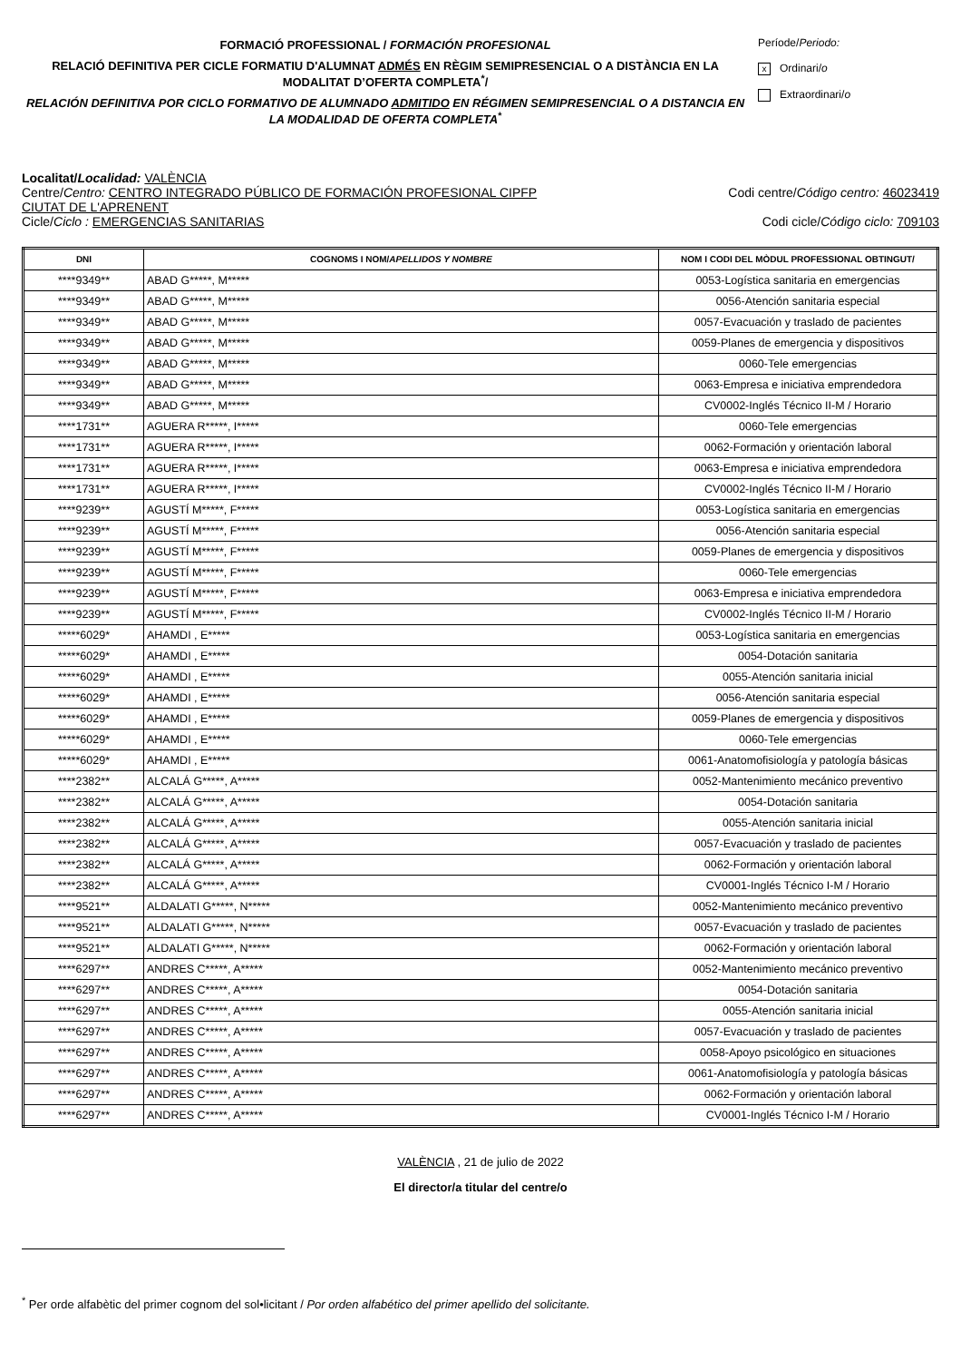FORMACIÓ PROFESSIONAL / FORMACIÓN PROFESIONAL
RELACIÓ DEFINITIVA PER CICLE FORMATIU D'ALUMNAT ADMÉS EN RÈGIM SEMIPRESENCIAL O A DISTÀNCIA EN LA MODALITAT D’OFERTA COMPLETA<sup>*</sup>/
RELACIÓN DEFINITIVA POR CICLO FORMATIVO DE ALUMNADO ADMITIDO EN RÉGIMEN SEMIPRESENCIAL O A DISTANCIA EN LA MODALIDAD DE OFERTA COMPLETA<sup>*</sup>
Període/Periodo:
x Ordinari/o
Extraordinari/o
Localitat/Localidad: VALÈNCIA
Centre/Centro: CENTRO INTEGRADO PÚBLICO DE FORMACIÓN PROFESIONAL CIPFP
CIUTAT DE L'APRENENT Codi centre/Código centro: 46023419
Cicle/Ciclo : EMERGENCIAS SANITARIAS Codi cicle/Código ciclo: 709103
| DNI | COGNOMS I NOM/ APELLIDOS Y NOMBRE | NOM I CODI DEL MÒDUL PROFESSIONAL OBTINGUT/ |
| --- | --- | --- |
| ****9349** | ABAD G*****, M***** | 0053-Logística sanitaria en emergencias |
| ****9349** | ABAD G*****, M***** | 0056-Atención sanitaria especial |
| ****9349** | ABAD G*****, M***** | 0057-Evacuación y traslado de pacientes |
| ****9349** | ABAD G*****, M***** | 0059-Planes de emergencia y dispositivos |
| ****9349** | ABAD G*****, M***** | 0060-Tele emergencias |
| ****9349** | ABAD G*****, M***** | 0063-Empresa e iniciativa emprendedora |
| ****9349** | ABAD G*****, M***** | CV0002-Inglés Técnico II-M / Horario |
| ****1731** | AGUERA R*****, I***** | 0060-Tele emergencias |
| ****1731** | AGUERA R*****, I***** | 0062-Formación y orientación laboral |
| ****1731** | AGUERA R*****, I***** | 0063-Empresa e iniciativa emprendedora |
| ****1731** | AGUERA R*****, I***** | CV0002-Inglés Técnico II-M / Horario |
| ****9239** | AGUSTÍ M*****, F***** | 0053-Logística sanitaria en emergencias |
| ****9239** | AGUSTÍ M*****, F***** | 0056-Atención sanitaria especial |
| ****9239** | AGUSTÍ M*****, F***** | 0059-Planes de emergencia y dispositivos |
| ****9239** | AGUSTÍ M*****, F***** | 0060-Tele emergencias |
| ****9239** | AGUSTÍ M*****, F***** | 0063-Empresa e iniciativa emprendedora |
| ****9239** | AGUSTÍ M*****, F***** | CV0002-Inglés Técnico II-M / Horario |
| *****6029* | AHAMDI , E***** | 0053-Logística sanitaria en emergencias |
| *****6029* | AHAMDI , E***** | 0054-Dotación sanitaria |
| *****6029* | AHAMDI , E***** | 0055-Atención sanitaria inicial |
| *****6029* | AHAMDI , E***** | 0056-Atención sanitaria especial |
| *****6029* | AHAMDI , E***** | 0059-Planes de emergencia y dispositivos |
| *****6029* | AHAMDI , E***** | 0060-Tele emergencias |
| *****6029* | AHAMDI , E***** | 0061-Anatomofisiología y patología básicas |
| ****2382** | ALCALÁ G*****, A***** | 0052-Mantenimiento mecánico preventivo |
| ****2382** | ALCALÁ G*****, A***** | 0054-Dotación sanitaria |
| ****2382** | ALCALÁ G*****, A***** | 0055-Atención sanitaria inicial |
| ****2382** | ALCALÁ G*****, A***** | 0057-Evacuación y traslado de pacientes |
| ****2382** | ALCALÁ G*****, A***** | 0062-Formación y orientación laboral |
| ****2382** | ALCALÁ G*****, A***** | CV0001-Inglés Técnico I-M / Horario |
| ****9521** | ALDALATI G*****, N***** | 0052-Mantenimiento mecánico preventivo |
| ****9521** | ALDALATI G*****, N***** | 0057-Evacuación y traslado de pacientes |
| ****9521** | ALDALATI G*****, N***** | 0062-Formación y orientación laboral |
| ****6297** | ANDRES C*****, A***** | 0052-Mantenimiento mecánico preventivo |
| ****6297** | ANDRES C*****, A***** | 0054-Dotación sanitaria |
| ****6297** | ANDRES C*****, A***** | 0055-Atención sanitaria inicial |
| ****6297** | ANDRES C*****, A***** | 0057-Evacuación y traslado de pacientes |
| ****6297** | ANDRES C*****, A***** | 0058-Apoyo psicológico en situaciones |
| ****6297** | ANDRES C*****, A***** | 0061-Anatomofisiología y patología básicas |
| ****6297** | ANDRES C*****, A***** | 0062-Formación y orientación laboral |
| ****6297** | ANDRES C*****, A***** | CV0001-Inglés Técnico I-M / Horario |
VALÈNCIA , 21 de julio de 2022
El director/a titular del centre/o
<sup>*</sup> Per orde alfabètic del primer cognom del sol•licitant / Por orden alfabético del primer apellido del solicitante.